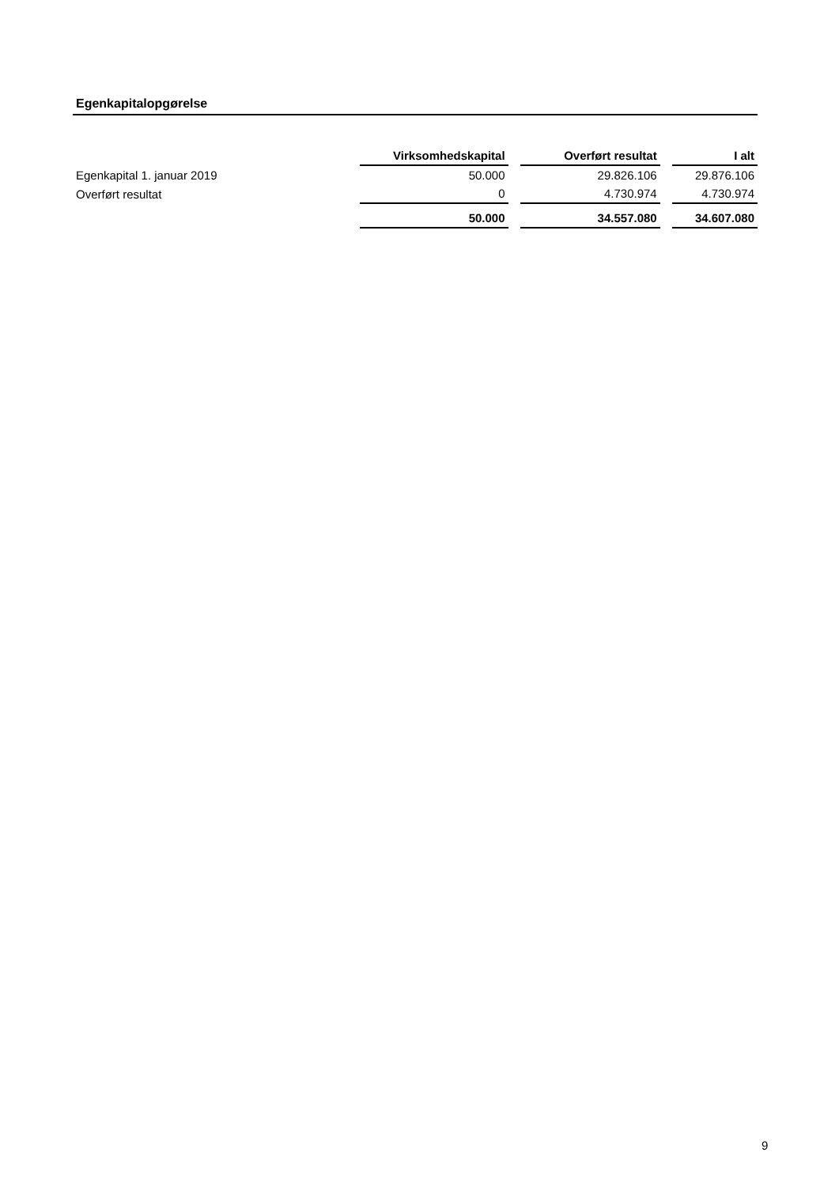Egenkapitalopgørelse
| | Virksomhedskapital | | Overført resultat | | I alt |
| Egenkapital 1. januar 2019 | 50.000 | | 29.826.106 | | 29.876.106 |
| Overført resultat | 0 | | 4.730.974 | | 4.730.974 |
| | 50.000 | | 34.557.080 | | 34.607.080 |
9